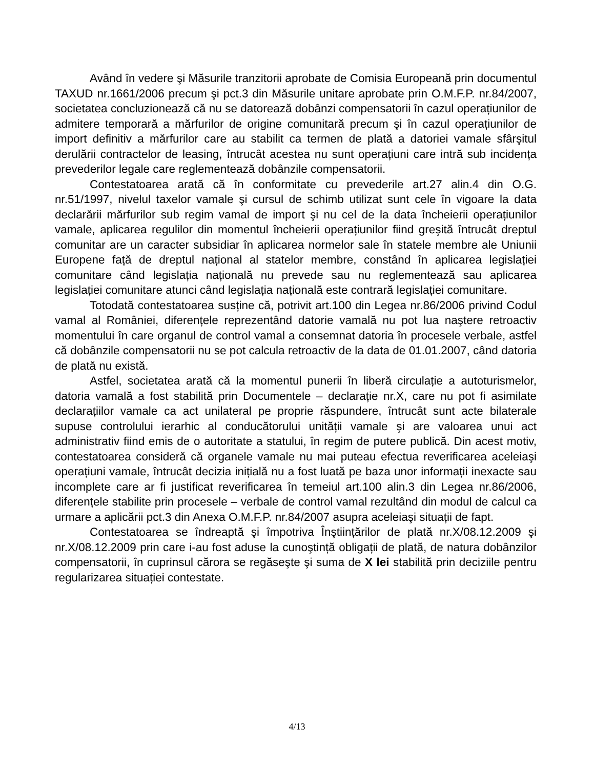Având în vedere şi Măsurile tranzitorii aprobate de Comisia Europeană prin documentul TAXUD nr.1661/2006 precum şi pct.3 din Măsurile unitare aprobate prin O.M.F.P. nr.84/2007, societatea concluzionează că nu se datorează dobânzi compensatorii în cazul operațiunilor de admitere temporară a mărfurilor de origine comunitară precum şi în cazul operațiunilor de import definitiv a mărfurilor care au stabilit ca termen de plată a datoriei vamale sfârşitul derulării contractelor de leasing, întrucât acestea nu sunt operațiuni care intră sub incidența prevederilor legale care reglementează dobânzile compensatorii.
Contestatoarea arată că în conformitate cu prevederile art.27 alin.4 din O.G. nr.51/1997, nivelul taxelor vamale şi cursul de schimb utilizat sunt cele în vigoare la data declarării mărfurilor sub regim vamal de import şi nu cel de la data încheierii operațiunilor vamale, aplicarea regulilor din momentul încheierii operațiunilor fiind greşită întrucât dreptul comunitar are un caracter subsidiar în aplicarea normelor sale în statele membre ale Uniunii Europene față de dreptul național al statelor membre, constând în aplicarea legislației comunitare când legislația națională nu prevede sau nu reglementează sau aplicarea legislației comunitare atunci când legislația națională este contrară legislației comunitare.
Totodată contestatoarea susține că, potrivit art.100 din Legea nr.86/2006 privind Codul vamal al României, diferențele reprezentând datorie vamală nu pot lua naştere retroactiv momentului în care organul de control vamal a consemnat datoria în procesele verbale, astfel că dobânzile compensatorii nu se pot calcula retroactiv de la data de 01.01.2007, când datoria de plată nu există.
Astfel, societatea arată că la momentul punerii în liberă circulație a autoturismelor, datoria vamală a fost stabilită prin Documentele – declarație nr.X, care nu pot fi asimilate declarațiilor vamale ca act unilateral pe proprie răspundere, întrucât sunt acte bilaterale supuse controlului ierarhic al conducătorului unității vamale şi are valoarea unui act administrativ fiind emis de o autoritate a statului, în regim de putere publică. Din acest motiv, contestatoarea consideră că organele vamale nu mai puteau efectua reverificarea aceleiaşi operațiuni vamale, întrucât decizia inițială nu a fost luată pe baza unor informații inexacte sau incomplete care ar fi justificat reverificarea în temeiul art.100 alin.3 din Legea nr.86/2006, diferențele stabilite prin procesele – verbale de control vamal rezultând din modul de calcul ca urmare a aplicării pct.3 din Anexa O.M.F.P. nr.84/2007 asupra aceleiaşi situații de fapt.
Contestatoarea se îndreaptă şi împotriva Înştiințărilor de plată nr.X/08.12.2009 şi nr.X/08.12.2009 prin care i-au fost aduse la cunoştință obligații de plată, de natura dobânzilor compensatorii, în cuprinsul cărora se regăseşte şi suma de X lei stabilită prin deciziile pentru regularizarea situației contestate.
4/13